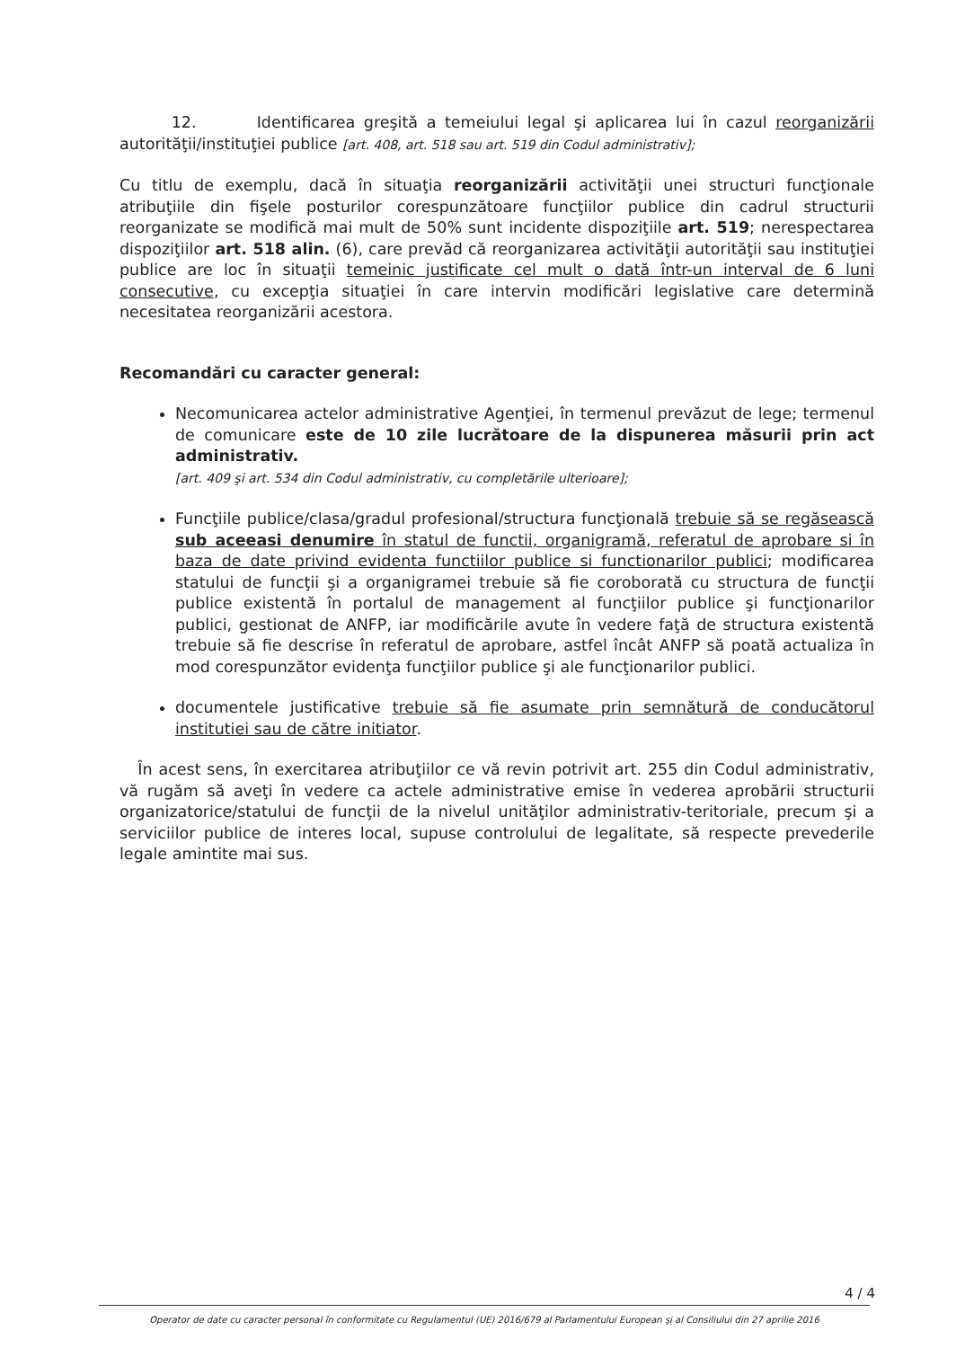12. Identificarea greşită a temeiului legal şi aplicarea lui în cazul reorganizării autorităţii/instituţiei publice [art. 408, art. 518 sau art. 519 din Codul administrativ];
Cu titlu de exemplu, dacă în situaţia reorganizării activităţii unei structuri funcţionale atribuţiile din fişele posturilor corespunzătoare funcţiilor publice din cadrul structurii reorganizate se modifică mai mult de 50% sunt incidente dispoziţiile art. 519; nerespectarea dispoziţiilor art. 518 alin. (6), care prevăd că reorganizarea activităţii autorităţii sau instituţiei publice are loc în situaţii temeinic justificate cel mult o dată într-un interval de 6 luni consecutive, cu excepţia situaţiei în care intervin modificări legislative care determină necesitatea reorganizării acestora.
Recomandări cu caracter general:
Necomunicarea actelor administrative Agenţiei, în termenul prevăzut de lege; termenul de comunicare este de 10 zile lucrătoare de la dispunerea măsurii prin act administrativ.
[art. 409 şi art. 534 din Codul administrativ, cu completările ulterioare];
Funcţiile publice/clasa/gradul profesional/structura funcţională trebuie să se regăsească sub aceeasi denumire în statul de functii, organigramă, referatul de aprobare si în baza de date privind evidenta functiilor publice si functionarilor publici; modificarea statului de funcţii şi a organigramei trebuie să fie coroborată cu structura de funcţii publice existentă în portalul de management al funcţiilor publice şi funcţionarilor publici, gestionat de ANFP, iar modificările avute în vedere faţă de structura existentă trebuie să fie descrise în referatul de aprobare, astfel încât ANFP să poată actualiza în mod corespunzător evidenţa funcţiilor publice şi ale funcţionarilor publici.
documentele justificative trebuie să fie asumate prin semnătură de conducătorul institutiei sau de către initiator.
În acest sens, în exercitarea atribuţiilor ce vă revin potrivit art. 255 din Codul administrativ, vă rugăm să aveţi în vedere ca actele administrative emise în vederea aprobării structurii organizatorice/statului de funcţii de la nivelul unităţilor administrativ-teritoriale, precum şi a serviciilor publice de interes local, supuse controlului de legalitate, să respecte prevederile legale amintite mai sus.
4 / 4
Operator de date cu caracter personal în conformitate cu Regulamentul (UE) 2016/679 al Parlamentului European şi al Consiliului din 27 aprilie 2016